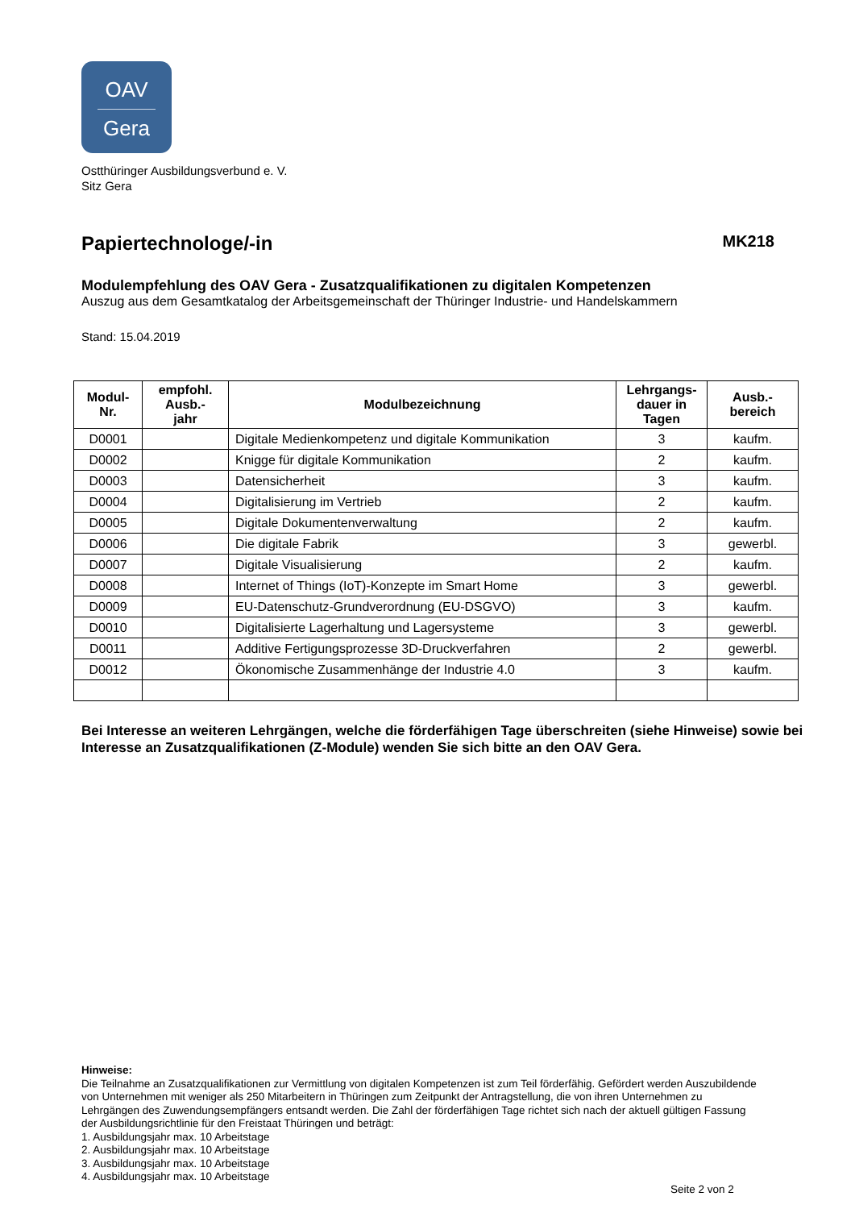OAV
Gera
Ostthüringer Ausbildungsverbund e. V.
Sitz Gera
Papiertechnologe/-in MK218
Modulempfehlung des OAV Gera - Zusatzqualifikationen zu digitalen Kompetenzen
Auszug aus dem Gesamtkatalog der Arbeitsgemeinschaft der Thüringer Industrie- und Handelskammern
Stand: 15.04.2019
| Modul- Nr. | empfohl. Ausb.- jahr | Modulbezeichnung | Lehrgangs- dauer in Tagen | Ausb.- bereich |
| --- | --- | --- | --- | --- |
| D0001 | | Digitale Medienkompetenz und digitale Kommunikation | 3 | kaufm. |
| D0002 | | Knigge für digitale Kommunikation | 2 | kaufm. |
| D0003 | | Datensicherheit | 3 | kaufm. |
| D0004 | | Digitalisierung im Vertrieb | 2 | kaufm. |
| D0005 | | Digitale Dokumentenverwaltung | 2 | kaufm. |
| D0006 | | Die digitale Fabrik | 3 | gewerbl. |
| D0007 | | Digitale Visualisierung | 2 | kaufm. |
| D0008 | | Internet of Things (IoT)-Konzepte im Smart Home | 3 | gewerbl. |
| D0009 | | EU-Datenschutz-Grundverordnung (EU-DSGVO) | 3 | kaufm. |
| D0010 | | Digitalisierte Lagerhaltung und Lagersysteme | 3 | gewerbl. |
| D0011 | | Additive Fertigungsprozesse 3D-Druckverfahren | 2 | gewerbl. |
| D0012 | | Ökonomische Zusammenhänge der Industrie 4.0 | 3 | kaufm. |
Bei Interesse an weiteren Lehrgängen, welche die förderfähigen Tage überschreiten (siehe Hinweise) sowie bei Interesse an Zusatzqualifikationen (Z-Module) wenden Sie sich bitte an den OAV Gera.
Hinweise:
Die Teilnahme an Zusatzqualifikationen zur Vermittlung von digitalen Kompetenzen ist zum Teil förderfähig. Gefördert werden Auszubildende von Unternehmen mit weniger als 250 Mitarbeitern in Thüringen zum Zeitpunkt der Antragstellung, die von ihren Unternehmen zu Lehrgängen des Zuwendungsempfängers entsandt werden. Die Zahl der förderfähigen Tage richtet sich nach der aktuell gültigen Fassung der Ausbildungsrichtlinie für den Freistaat Thüringen und beträgt:
1. Ausbildungsjahr max. 10 Arbeitstage
2. Ausbildungsjahr max. 10 Arbeitstage
3. Ausbildungsjahr max. 10 Arbeitstage
4. Ausbildungsjahr max. 10 Arbeitstage
Seite 2 von 2